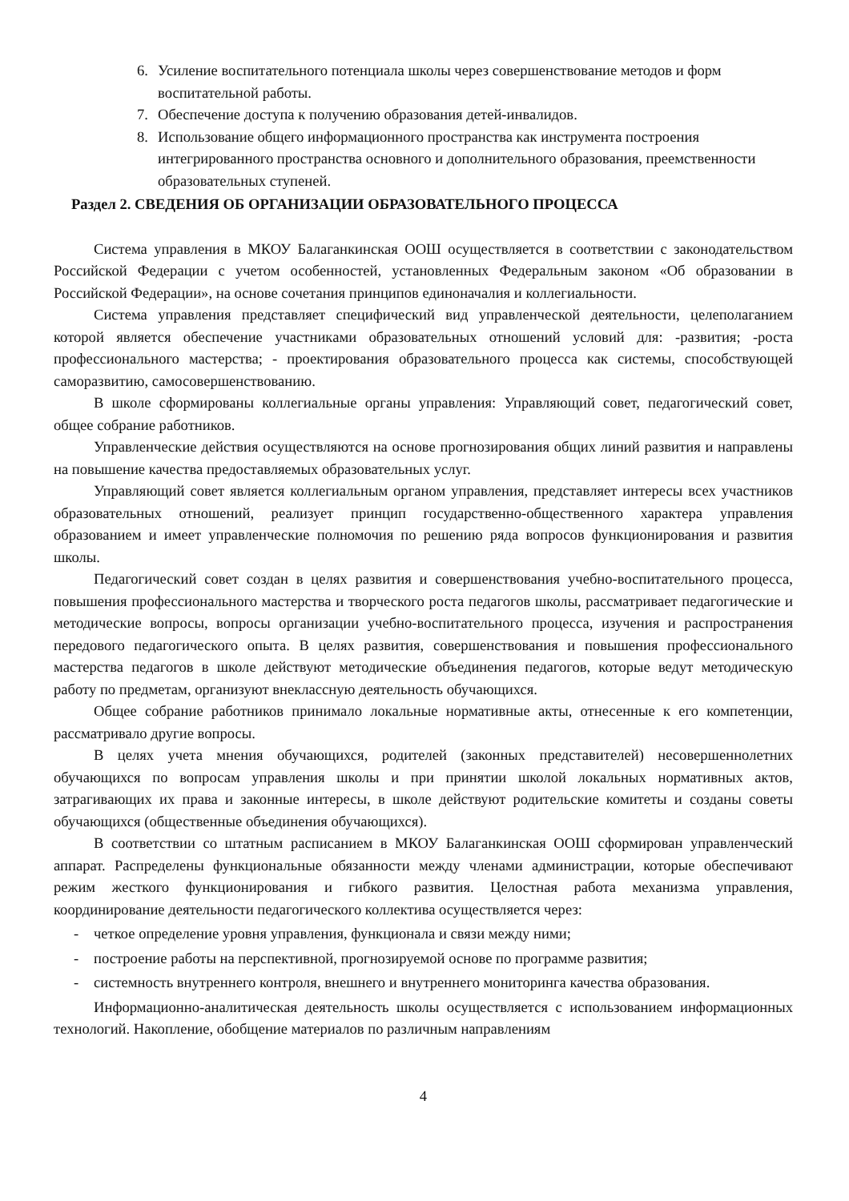6. Усиление воспитательного потенциала школы через совершенствование методов и форм воспитательной работы.
7. Обеспечение доступа к получению образования детей-инвалидов.
8. Использование общего информационного пространства как инструмента построения интегрированного пространства основного и дополнительного образования, преемственности образовательных ступеней.
Раздел 2. СВЕДЕНИЯ ОБ ОРГАНИЗАЦИИ ОБРАЗОВАТЕЛЬНОГО ПРОЦЕССА
Система управления в МКОУ Балаганкинская ООШ осуществляется в соответствии с законодательством Российской Федерации с учетом особенностей, установленных Федеральным законом «Об образовании в Российской Федерации», на основе сочетания принципов единоначалия и коллегиальности.
Система управления представляет специфический вид управленческой деятельности, целеполаганием которой является обеспечение участниками образовательных отношений условий для: -развития; -роста профессионального мастерства; - проектирования образовательного процесса как системы, способствующей саморазвитию, самосовершенствованию.
В школе сформированы коллегиальные органы управления: Управляющий совет, педагогический совет, общее собрание работников.
Управленческие действия осуществляются на основе прогнозирования общих линий развития и направлены на повышение качества предоставляемых образовательных услуг.
Управляющий совет является коллегиальным органом управления, представляет интересы всех участников образовательных отношений, реализует принцип государственно-общественного характера управления образованием и имеет управленческие полномочия по решению ряда вопросов функционирования и развития школы.
Педагогический совет создан в целях развития и совершенствования учебно-воспитательного процесса, повышения профессионального мастерства и творческого роста педагогов школы, рассматривает педагогические и методические вопросы, вопросы организации учебно-воспитательного процесса, изучения и распространения передового педагогического опыта. В целях развития, совершенствования и повышения профессионального мастерства педагогов в школе действуют методические объединения педагогов, которые ведут методическую работу по предметам, организуют внеклассную деятельность обучающихся.
Общее собрание работников принимало локальные нормативные акты, отнесенные к его компетенции, рассматривало другие вопросы.
В целях учета мнения обучающихся, родителей (законных представителей) несовершеннолетних обучающихся по вопросам управления школы и при принятии школой локальных нормативных актов, затрагивающих их права и законные интересы, в школе действуют родительские комитеты и созданы советы обучающихся (общественные объединения обучающихся).
В соответствии со штатным расписанием в МКОУ Балаганкинская ООШ сформирован управленческий аппарат. Распределены функциональные обязанности между членами администрации, которые обеспечивают режим жесткого функционирования и гибкого развития. Целостная работа механизма управления, координирование деятельности педагогического коллектива осуществляется через:
- четкое определение уровня управления, функционала и связи между ними;
- построение работы на перспективной, прогнозируемой основе по программе развития;
- системность внутреннего контроля, внешнего и внутреннего мониторинга качества образования.
Информационно-аналитическая деятельность школы осуществляется с использованием информационных технологий. Накопление, обобщение материалов по различным направлениям
4